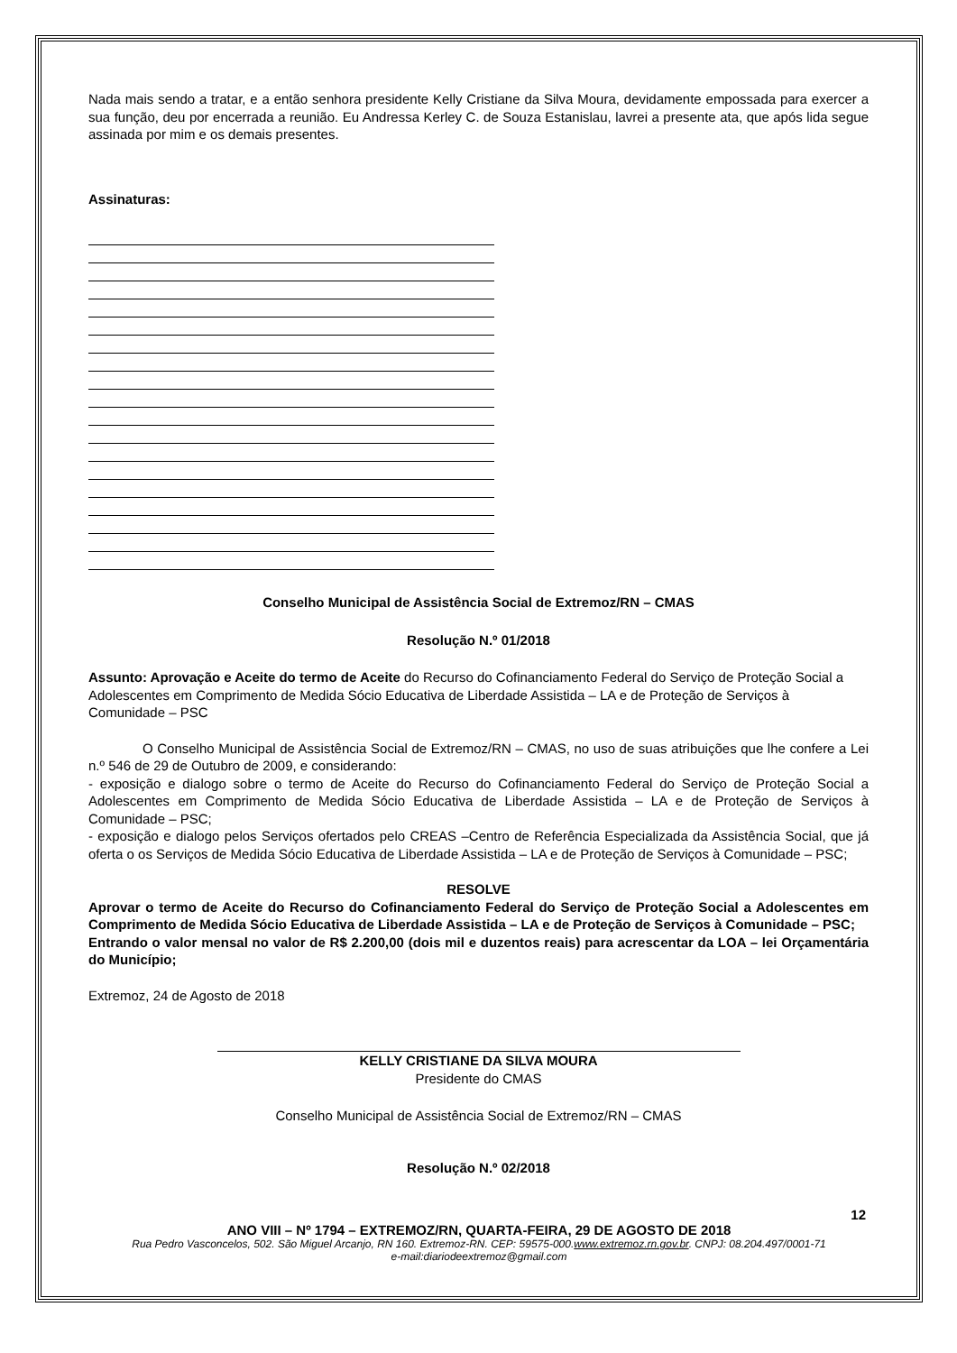Nada mais sendo a tratar, e a então senhora presidente Kelly Cristiane da Silva Moura, devidamente empossada para exercer a sua função, deu por encerrada a reunião. Eu Andressa Kerley C. de Souza Estanislau, lavrei a presente ata, que após lida segue assinada por mim e os demais presentes.
Assinaturas:
Conselho Municipal de Assistência Social de Extremoz/RN – CMAS
Resolução N.º 01/2018
Assunto: Aprovação e Aceite do termo de Aceite do Recurso do Cofinanciamento Federal do Serviço de Proteção Social a Adolescentes em Comprimento de Medida Sócio Educativa de Liberdade Assistida – LA e de Proteção de Serviços à Comunidade – PSC
O Conselho Municipal de Assistência Social de Extremoz/RN – CMAS, no uso de suas atribuições que lhe confere a Lei n.º 546 de 29 de Outubro de 2009, e considerando:
- exposição e dialogo sobre o termo de Aceite do Recurso do Cofinanciamento Federal do Serviço de Proteção Social a Adolescentes em Comprimento de Medida Sócio Educativa de Liberdade Assistida – LA e de Proteção de Serviços à Comunidade – PSC;
- exposição e dialogo pelos Serviços ofertados pelo CREAS –Centro de Referência Especializada da Assistência Social, que já oferta o os Serviços de Medida Sócio Educativa de Liberdade Assistida – LA e de Proteção de Serviços à Comunidade – PSC;
RESOLVE
Aprovar o termo de Aceite do Recurso do Cofinanciamento Federal do Serviço de Proteção Social a Adolescentes em Comprimento de Medida Sócio Educativa de Liberdade Assistida – LA e de Proteção de Serviços à Comunidade – PSC;
Entrando o valor mensal no valor de R$ 2.200,00 (dois mil e duzentos reais) para acrescentar da LOA – lei Orçamentária do Município;
Extremoz, 24 de Agosto de 2018
KELLY CRISTIANE DA SILVA MOURA
Presidente do CMAS
Conselho Municipal de Assistência Social de Extremoz/RN – CMAS
Resolução N.º 02/2018
12
ANO VIII – Nº 1794 – EXTREMOZ/RN, QUARTA-FEIRA, 29 DE AGOSTO DE 2018
Rua Pedro Vasconcelos, 502. São Miguel Arcanjo, RN 160. Extremoz-RN. CEP: 59575-000.www.extremoz.rn.gov.br. CNPJ: 08.204.497/0001-71
e-mail:diariodeextremoz@gmail.com